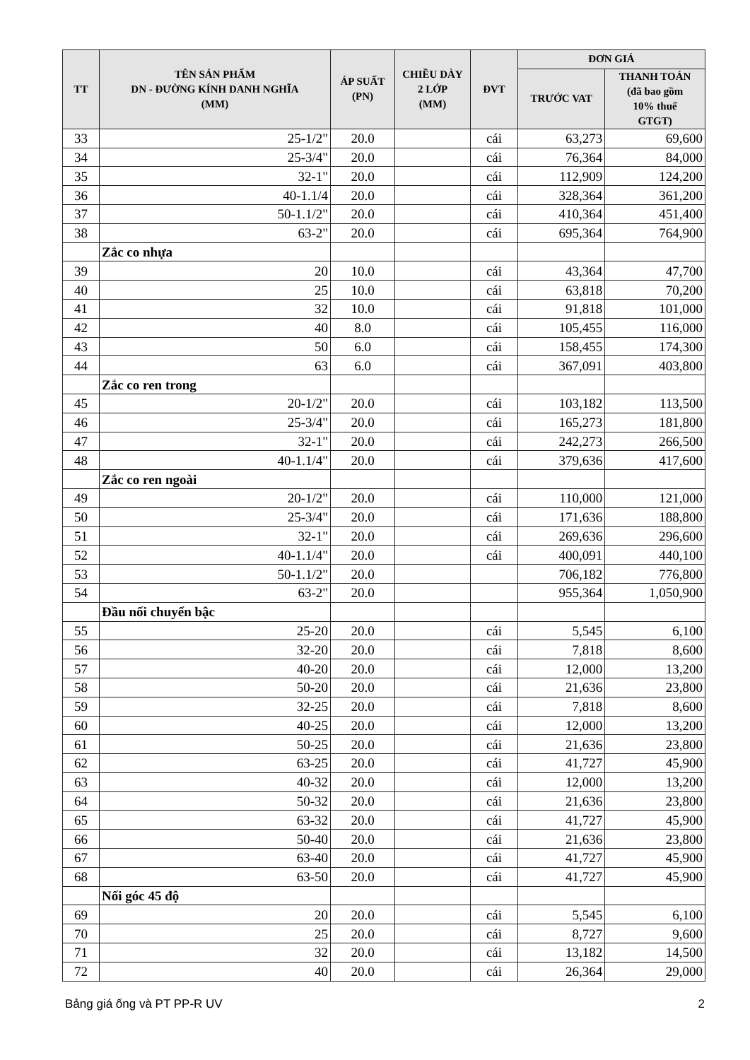| TT | TÊN SẢN PHẨM DN - ĐƯỜNG KÍNH DANH NGHĨA (MM) | ÁP SUẤT (PN) | CHIỀU DÀY 2 LỚP (MM) | ĐVT | ĐƠN GIÁ | |
| --- | --- | --- | --- | --- | --- | --- |
| | | | | | TRƯỚC VAT | THANH TOÁN (đã bao gồm 10% thuế GTGT) |
| 33 | 25-1/2" | 20.0 | | cái | 63,273 | 69,600 |
| 34 | 25-3/4" | 20.0 | | cái | 76,364 | 84,000 |
| 35 | 32-1" | 20.0 | | cái | 112,909 | 124,200 |
| 36 | 40-1.1/4 | 20.0 | | cái | 328,364 | 361,200 |
| 37 | 50-1.1/2" | 20.0 | | cái | 410,364 | 451,400 |
| 38 | 63-2" | 20.0 | | cái | 695,364 | 764,900 |
| | Zắc co nhựa | | | | | |
| 39 | 20 | 10.0 | | cái | 43,364 | 47,700 |
| 40 | 25 | 10.0 | | cái | 63,818 | 70,200 |
| 41 | 32 | 10.0 | | cái | 91,818 | 101,000 |
| 42 | 40 | 8.0 | | cái | 105,455 | 116,000 |
| 43 | 50 | 6.0 | | cái | 158,455 | 174,300 |
| 44 | 63 | 6.0 | | cái | 367,091 | 403,800 |
| | Zắc co ren trong | | | | | |
| 45 | 20-1/2" | 20.0 | | cái | 103,182 | 113,500 |
| 46 | 25-3/4" | 20.0 | | cái | 165,273 | 181,800 |
| 47 | 32-1" | 20.0 | | cái | 242,273 | 266,500 |
| 48 | 40-1.1/4" | 20.0 | | cái | 379,636 | 417,600 |
| | Zắc co ren ngoài | | | | | |
| 49 | 20-1/2" | 20.0 | | cái | 110,000 | 121,000 |
| 50 | 25-3/4" | 20.0 | | cái | 171,636 | 188,800 |
| 51 | 32-1" | 20.0 | | cái | 269,636 | 296,600 |
| 52 | 40-1.1/4" | 20.0 | | cái | 400,091 | 440,100 |
| 53 | 50-1.1/2" | 20.0 | | | 706,182 | 776,800 |
| 54 | 63-2" | 20.0 | | | 955,364 | 1,050,900 |
| | Đầu nối chuyển bậc | | | | | |
| 55 | 25-20 | 20.0 | | cái | 5,545 | 6,100 |
| 56 | 32-20 | 20.0 | | cái | 7,818 | 8,600 |
| 57 | 40-20 | 20.0 | | cái | 12,000 | 13,200 |
| 58 | 50-20 | 20.0 | | cái | 21,636 | 23,800 |
| 59 | 32-25 | 20.0 | | cái | 7,818 | 8,600 |
| 60 | 40-25 | 20.0 | | cái | 12,000 | 13,200 |
| 61 | 50-25 | 20.0 | | cái | 21,636 | 23,800 |
| 62 | 63-25 | 20.0 | | cái | 41,727 | 45,900 |
| 63 | 40-32 | 20.0 | | cái | 12,000 | 13,200 |
| 64 | 50-32 | 20.0 | | cái | 21,636 | 23,800 |
| 65 | 63-32 | 20.0 | | cái | 41,727 | 45,900 |
| 66 | 50-40 | 20.0 | | cái | 21,636 | 23,800 |
| 67 | 63-40 | 20.0 | | cái | 41,727 | 45,900 |
| 68 | 63-50 | 20.0 | | cái | 41,727 | 45,900 |
| | Nối góc 45 độ | | | | | |
| 69 | 20 | 20.0 | | cái | 5,545 | 6,100 |
| 70 | 25 | 20.0 | | cái | 8,727 | 9,600 |
| 71 | 32 | 20.0 | | cái | 13,182 | 14,500 |
| 72 | 40 | 20.0 | | cái | 26,364 | 29,000 |
Bảng giá ống và PT PP-R UV 2